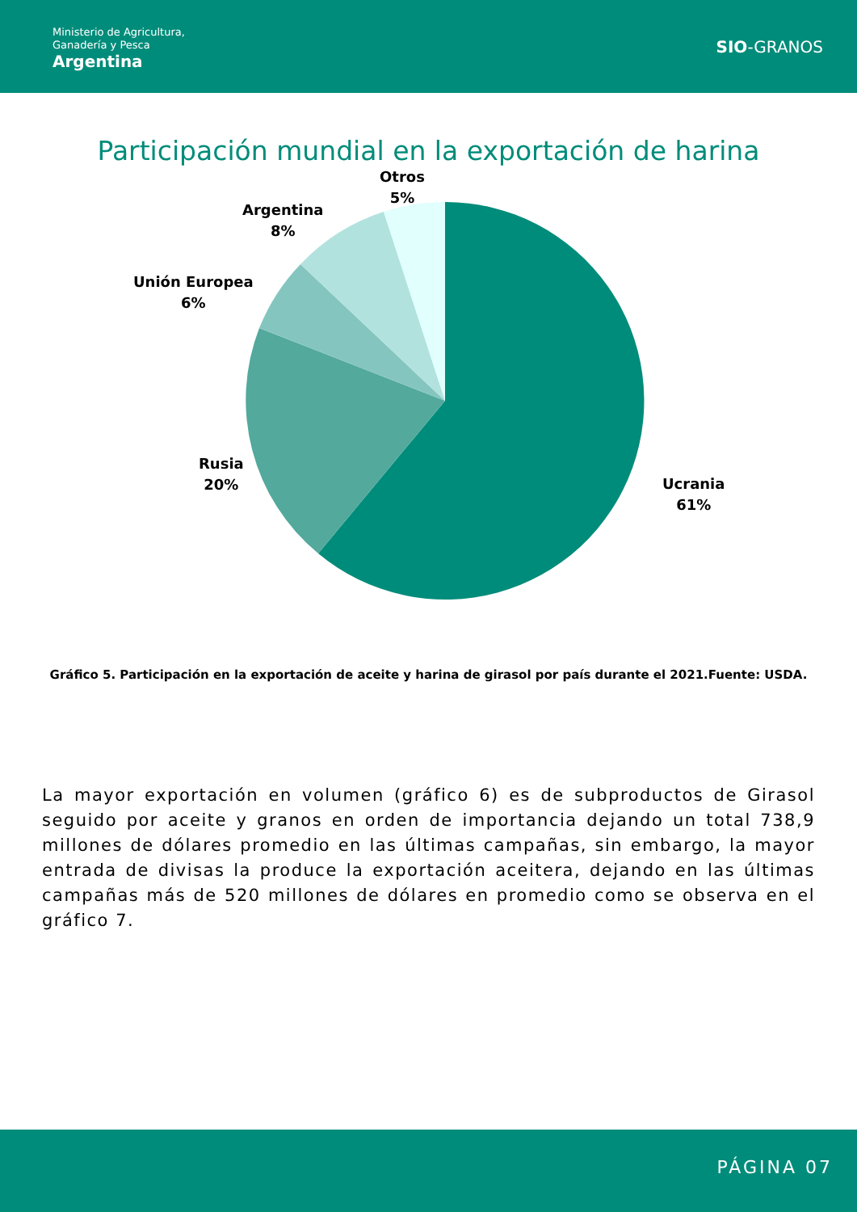Ministerio de Agricultura,
Ganadería y Pesca
Argentina
SIO-GRANOS
Participación mundial en la exportación de harina
Otros
5%
Argentina
8%
Unión Europea
6%
Rusia
20%
Ucrania
61%
Gráfico 5. Participación en la exportación de aceite y harina de girasol por país durante el 2021.Fuente: USDA.
La mayor exportación en volumen (gráfico 6) es de subproductos de Girasol seguido por aceite y granos en orden de importancia dejando un total 738,9 millones de dólares promedio en las últimas campañas, sin embargo, la mayor entrada de divisas la produce la exportación aceitera, dejando en las últimas campañas más de 520 millones de dólares en promedio como se observa en el gráfico 7.
PÁGINA 07